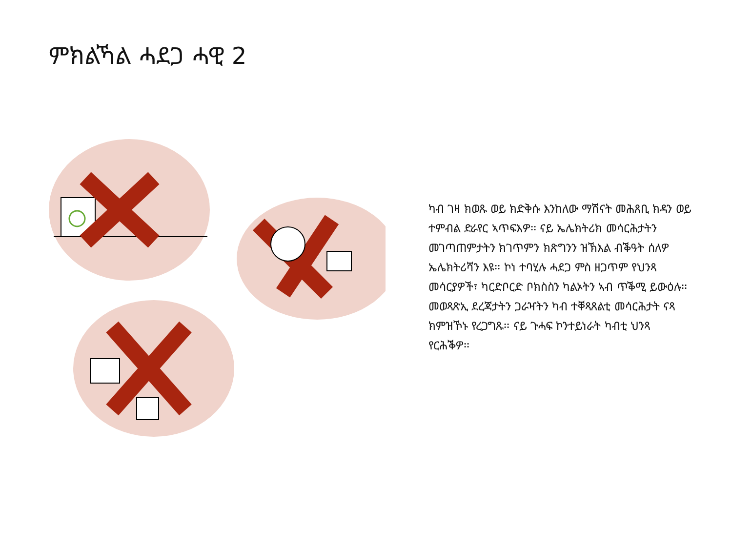ምክልኻል ሓደጋ ሓዊ 2
ካብ ገዛ ክወጹ ወይ ክድቅሱ እንከለው ማሽናት መሕጸቢ ክዳን ወይ ተምብል ድራየር ኣጥፍእዎ፡፡ ናይ ኤሌክትሪክ መሳርሕታትን መገጣጠምታትን ክገጥምን ክጽግንን ዝኽእል ብቕዓት ሰለዎ ኤሌክትሪሻን እዩ፡፡ ኮነ ተባሂሉ ሓደጋ ምስ ዘጋጥም የህንጻ መሳርያዎች፣ ካርድቦርድ ቦክስስን ካልኦትን ኣብ ጥቕሚ ይውዕሉ፡፡ መወጻጽኢ ደረጃታትን ጋራዣትን ካብ ተቐጻጸልቲ መሳርሕታት ናጻ ክምዝኾኑ የረጋግጹ፡፡ ናይ ጉሓፍ ኮንተይነራት ካብቲ ህንጻ የርሕቕዎ፡፡